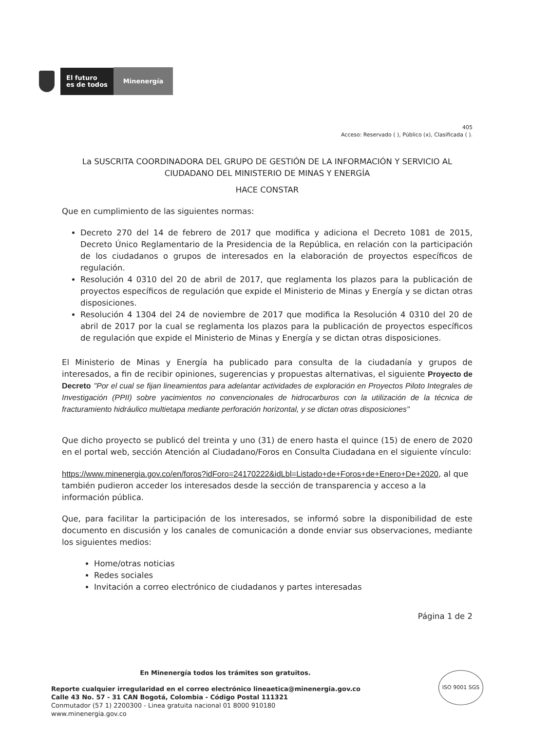El futuro
es de todos
Minenergía
405
Acceso: Reservado ( ), Público (x), Clasificada ( ).
La SUSCRITA COORDINADORA DEL GRUPO DE GESTIÓN DE LA INFORMACIÓN Y SERVICIO AL CIUDADANO DEL MINISTERIO DE MINAS Y ENERGÍA
HACE CONSTAR
Que en cumplimiento de las siguientes normas:
Decreto 270 del 14 de febrero de 2017 que modifica y adiciona el Decreto 1081 de 2015, Decreto Único Reglamentario de la Presidencia de la República, en relación con la participación de los ciudadanos o grupos de interesados en la elaboración de proyectos específicos de regulación.
Resolución 4 0310 del 20 de abril de 2017, que reglamenta los plazos para la publicación de proyectos específicos de regulación que expide el Ministerio de Minas y Energía y se dictan otras disposiciones.
Resolución 4 1304 del 24 de noviembre de 2017 que modifica la Resolución 4 0310 del 20 de abril de 2017 por la cual se reglamenta los plazos para la publicación de proyectos específicos de regulación que expide el Ministerio de Minas y Energía y se dictan otras disposiciones.
El Ministerio de Minas y Energía ha publicado para consulta de la ciudadanía y grupos de interesados, a fin de recibir opiniones, sugerencias y propuestas alternativas, el siguiente Proyecto de Decreto "Por el cual se fijan lineamientos para adelantar actividades de exploración en Proyectos Piloto Integrales de Investigación (PPII) sobre yacimientos no convencionales de hidrocarburos con la utilización de la técnica de fracturamiento hidráulico multietapa mediante perforación horizontal, y se dictan otras disposiciones"
Que dicho proyecto se publicó del treinta y uno (31) de enero hasta el quince (15) de enero de 2020 en el portal web, sección Atención al Ciudadano/Foros en Consulta Ciudadana en el siguiente vínculo:
https://www.minenergia.gov.co/en/foros?idForo=24170222&idLbl=Listado+de+Foros+de+Enero+De+2020, al que también pudieron acceder los interesados desde la sección de transparencia y acceso a la información pública.
Que, para facilitar la participación de los interesados, se informó sobre la disponibilidad de este documento en discusión y los canales de comunicación a donde enviar sus observaciones, mediante los siguientes medios:
Home/otras noticias
Redes sociales
Invitación a correo electrónico de ciudadanos y partes interesadas
Página 1 de 2
En Minenergía todos los trámites son gratuitos.
Reporte cualquier irregularidad en el correo electrónico lineaetica@minenergia.gov.co
Calle 43 No. 57 - 31 CAN Bogotá, Colombia - Código Postal 111321
Conmutador (57 1) 2200300 - Linea gratuita nacional 01 8000 910180
www.minenergia.gov.co
ISO 9001 SGS